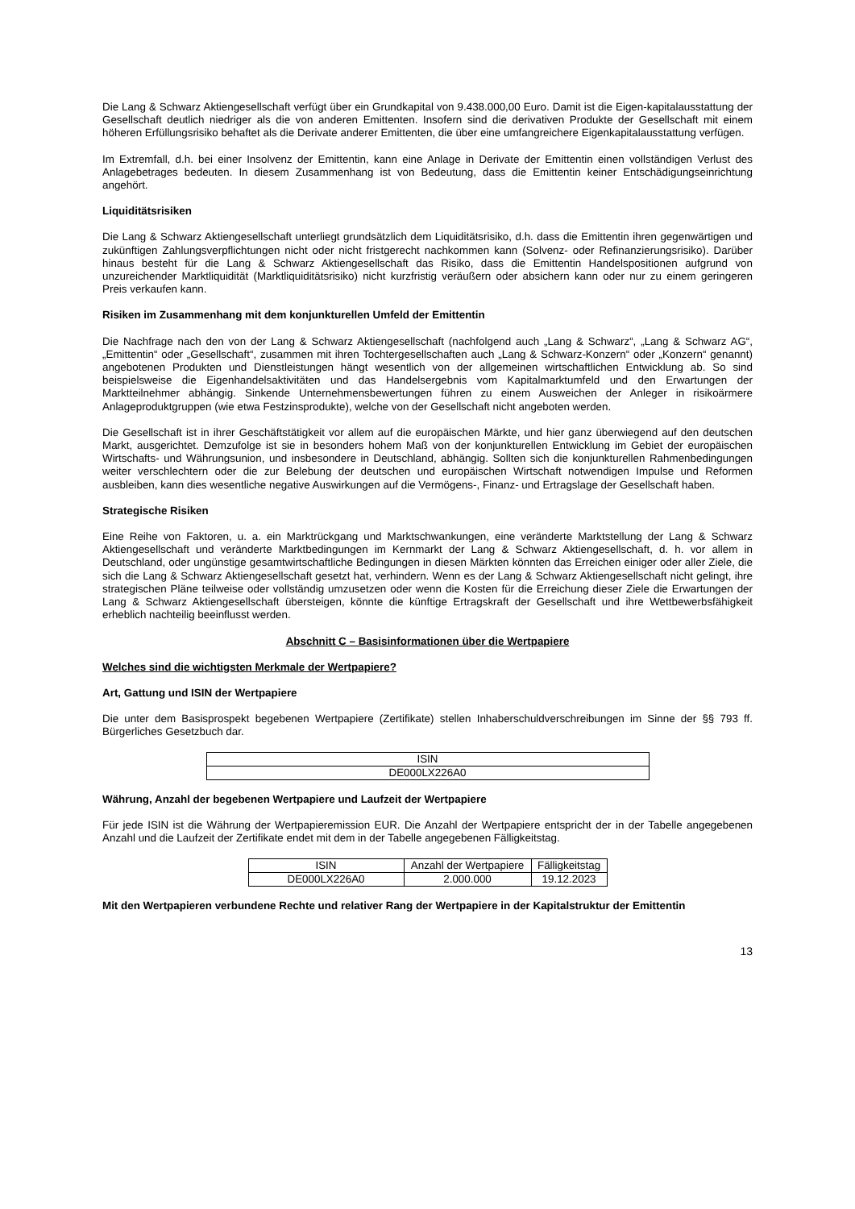Die Lang & Schwarz Aktiengesellschaft verfügt über ein Grundkapital von 9.438.000,00 Euro. Damit ist die Eigen-kapitalausstattung der Gesellschaft deutlich niedriger als die von anderen Emittenten. Insofern sind die derivativen Produkte der Gesellschaft mit einem höheren Erfüllungsrisiko behaftet als die Derivate anderer Emittenten, die über eine umfangreichere Eigenkapitalausstattung verfügen.
Im Extremfall, d.h. bei einer Insolvenz der Emittentin, kann eine Anlage in Derivate der Emittentin einen vollständigen Verlust des Anlagebetrages bedeuten. In diesem Zusammenhang ist von Bedeutung, dass die Emittentin keiner Entschädigungseinrichtung angehört.
Liquiditätsrisiken
Die Lang & Schwarz Aktiengesellschaft unterliegt grundsätzlich dem Liquiditätsrisiko, d.h. dass die Emittentin ihren gegenwärtigen und zukünftigen Zahlungsverpflichtungen nicht oder nicht fristgerecht nachkommen kann (Solvenz- oder Refinanzierungsrisiko). Darüber hinaus besteht für die Lang & Schwarz Aktiengesellschaft das Risiko, dass die Emittentin Handelspositionen aufgrund von unzureichender Marktliquidität (Marktliquiditätsrisiko) nicht kurzfristig veräußern oder absichern kann oder nur zu einem geringeren Preis verkaufen kann.
Risiken im Zusammenhang mit dem konjunkturellen Umfeld der Emittentin
Die Nachfrage nach den von der Lang & Schwarz Aktiengesellschaft (nachfolgend auch „Lang & Schwarz“, „Lang & Schwarz AG“, „Emittentin“ oder „Gesellschaft“, zusammen mit ihren Tochtergesellschaften auch „Lang & Schwarz-Konzern“ oder „Konzern“ genannt) angebotenen Produkten und Dienstleistungen hängt wesentlich von der allgemeinen wirtschaftlichen Entwicklung ab. So sind beispielsweise die Eigenhandelsaktivitäten und das Handelsergebnis vom Kapitalmarktumfeld und den Erwartungen der Marktteilnehmer abhängig. Sinkende Unternehmensbewertungen führen zu einem Ausweichen der Anleger in risikoärmere Anlageproduktgruppen (wie etwa Festzinsprodukte), welche von der Gesellschaft nicht angeboten werden.
Die Gesellschaft ist in ihrer Geschäftstätigkeit vor allem auf die europäischen Märkte, und hier ganz überwiegend auf den deutschen Markt, ausgerichtet. Demzufolge ist sie in besonders hohem Maß von der konjunkturellen Entwicklung im Gebiet der europäischen Wirtschafts- und Währungsunion, und insbesondere in Deutschland, abhängig. Sollten sich die konjunkturellen Rahmenbedingungen weiter verschlechtern oder die zur Belebung der deutschen und europäischen Wirtschaft notwendigen Impulse und Reformen ausbleiben, kann dies wesentliche negative Auswirkungen auf die Vermögens-, Finanz- und Ertragslage der Gesellschaft haben.
Strategische Risiken
Eine Reihe von Faktoren, u. a. ein Marktrückgang und Marktschwankungen, eine veränderte Marktstellung der Lang & Schwarz Aktiengesellschaft und veränderte Marktbedingungen im Kernmarkt der Lang & Schwarz Aktiengesellschaft, d. h. vor allem in Deutschland, oder ungünstige gesamtwirtschaftliche Bedingungen in diesen Märkten könnten das Erreichen einiger oder aller Ziele, die sich die Lang & Schwarz Aktiengesellschaft gesetzt hat, verhindern. Wenn es der Lang & Schwarz Aktiengesellschaft nicht gelingt, ihre strategischen Pläne teilweise oder vollständig umzusetzen oder wenn die Kosten für die Erreichung dieser Ziele die Erwartungen der Lang & Schwarz Aktiengesellschaft übersteigen, könnte die künftige Ertragskraft der Gesellschaft und ihre Wettbewerbsfähigkeit erheblich nachteilig beeinflusst werden.
Abschnitt C – Basisinformationen über die Wertpapiere
Welches sind die wichtigsten Merkmale der Wertpapiere?
Art, Gattung und ISIN der Wertpapiere
Die unter dem Basisprospekt begebenen Wertpapiere (Zertifikate) stellen Inhaberschuldverschreibungen im Sinne der §§ 793 ff. Bürgerliches Gesetzbuch dar.
| ISIN |
| DE000LX226A0 |
Währung, Anzahl der begebenen Wertpapiere und Laufzeit der Wertpapiere
Für jede ISIN ist die Währung der Wertpapieremission EUR. Die Anzahl der Wertpapiere entspricht der in der Tabelle angegebenen Anzahl und die Laufzeit der Zertifikate endet mit dem in der Tabelle angegebenen Fälligkeitstag.
| ISIN | Anzahl der Wertpapiere | Fälligkeitstag |
| DE000LX226A0 | 2.000.000 | 19.12.2023 |
Mit den Wertpapieren verbundene Rechte und relativer Rang der Wertpapiere in der Kapitalstruktur der Emittentin
13